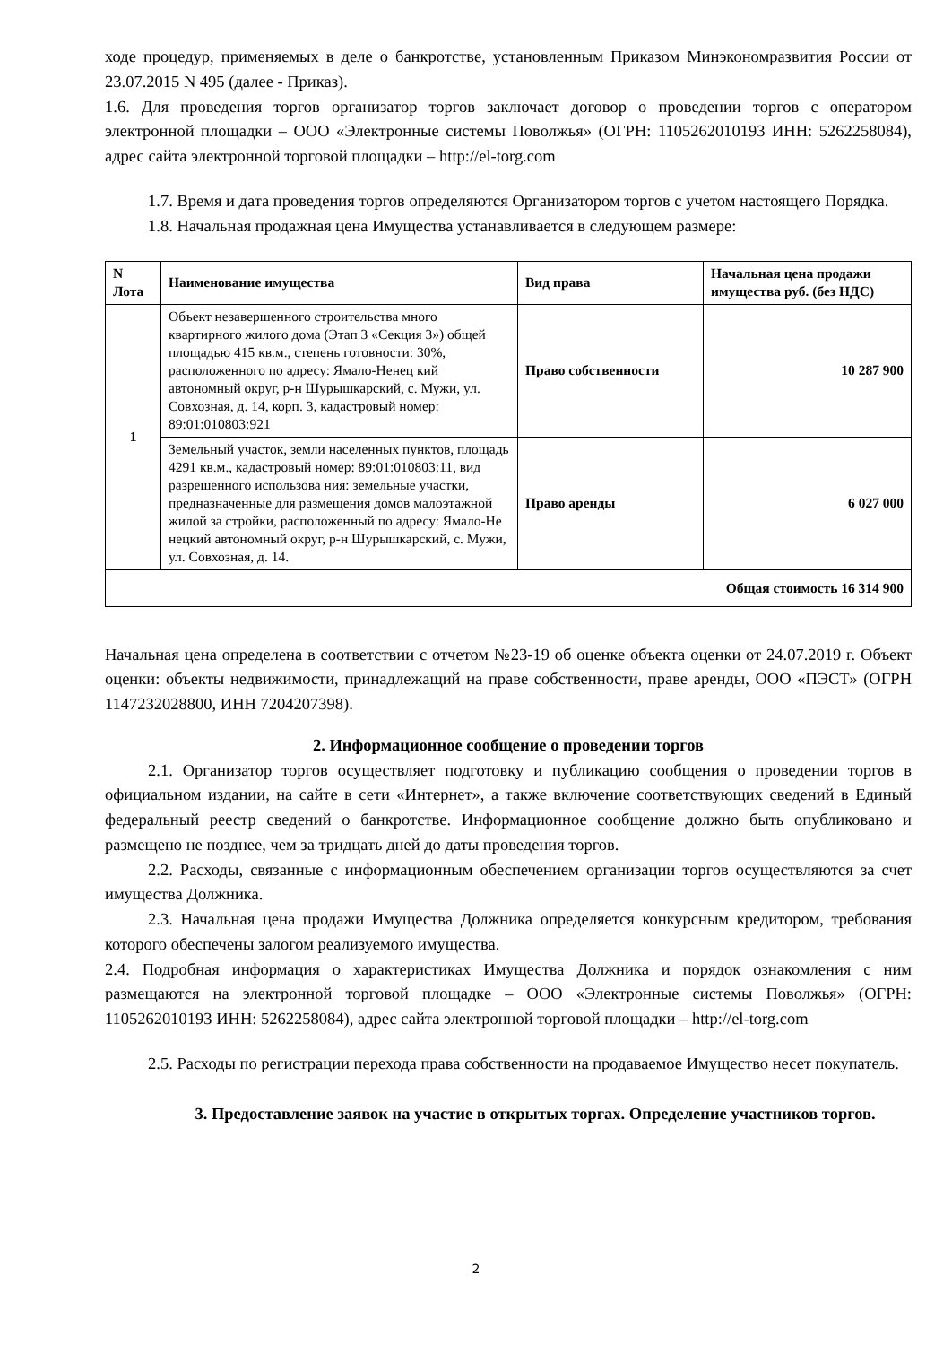ходе процедур, применяемых в деле о банкротстве, установленным Приказом Минэкономразвития России от 23.07.2015 N 495 (далее - Приказ).
1.6. Для проведения торгов организатор торгов заключает договор о проведении торгов с оператором электронной площадки – ООО «Электронные системы Поволжья» (ОГРН: 1105262010193 ИНН: 5262258084), адрес сайта электронной торговой площадки – http://el-torg.com
1.7. Время и дата проведения торгов определяются Организатором торгов с учетом настоящего Порядка.
1.8. Начальная продажная цена Имущества устанавливается в следующем размере:
| N Лота | Наименование имущества | Вид права | Начальная цена продажи имущества руб. (без НДС) |
| --- | --- | --- | --- |
| 1 | Объект незавершенного строительства много квартирного жилого дома (Этап 3 «Секция 3») общей площадью 415 кв.м., степень готовности: 30%, расположенного по адресу: Ямало-Ненец кий автономный округ, р-н Шурышкарский, с. Мужи, ул. Совхозная, д. 14, корп. 3, кадастровый номер: 89:01:010803:921 | Право собственности | 10 287 900 |
| | Земельный участок, земли населенных пунктов, площадь 4291 кв.м., кадастровый номер: 89:01:010803:11, вид разрешенного использова ния: земельные участки, предназначенные для размещения домов малоэтажной жилой за стройки, расположенный по адресу: Ямало-Не нецкий автономный округ, р-н Шурышкарский, с. Мужи, ул. Совхозная, д. 14. | Право аренды | 6 027 000 |
| Общая стоимость 16 314 900 | | | |
Начальная цена определена в соответствии с отчетом №23-19 об оценке объекта оценки от 24.07.2019 г. Объект оценки: объекты недвижимости, принадлежащий на праве собственности, праве аренды, ООО «ПЭСТ» (ОГРН 1147232028800, ИНН 7204207398).
2. Информационное сообщение о проведении торгов
2.1. Организатор торгов осуществляет подготовку и публикацию сообщения о проведении торгов в официальном издании, на сайте в сети «Интернет», а также включение соответствующих сведений в Единый федеральный реестр сведений о банкротстве. Информационное сообщение должно быть опубликовано и размещено не позднее, чем за тридцать дней до даты проведения торгов.
2.2. Расходы, связанные с информационным обеспечением организации торгов осуществляются за счет имущества Должника.
2.3. Начальная цена продажи Имущества Должника определяется конкурсным кредитором, требования которого обеспечены залогом реализуемого имущества.
2.4. Подробная информация о характеристиках Имущества Должника и порядок ознакомления с ним размещаются на электронной торговой площадке – ООО «Электронные системы Поволжья» (ОГРН: 1105262010193 ИНН: 5262258084), адрес сайта электронной торговой площадки – http://el-torg.com
2.5. Расходы по регистрации перехода права собственности на продаваемое Имущество несет покупатель.
3. Предоставление заявок на участие в открытых торгах. Определение участников торгов.
2